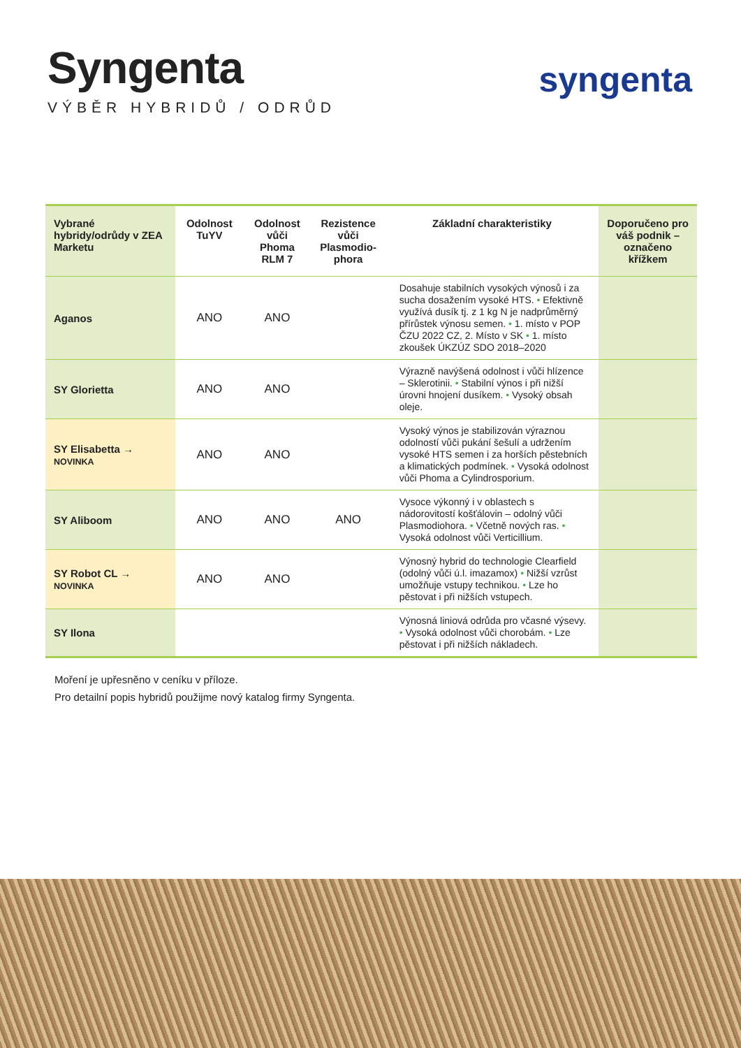Syngenta
VÝBĚR HYBRIDŮ / ODRŮD
syngenta
| Vybrané hybridy/odrůdy v ZEA Marketu | Odolnost TuYV | Odolnost vůči Phoma RLM 7 | Rezistence vůči Plasmodio-phora | Základní charakteristiky | Doporučeno pro váš podnik – označeno křížkem |
| --- | --- | --- | --- | --- | --- |
| Aganos | ANO | ANO | | Dosahuje stabilních vysokých výnosů i za sucha dosažením vysoké HTS. • Efektivně využívá dusík tj. z 1 kg N je nadprůměrný přírůstek výnosu semen. • 1. místo v POP ČZU 2022 CZ, 2. Místo v SK • 1. místo zkoušek ÚKZÚZ SDO 2018–2020 | |
| SY Glorietta | ANO | ANO | | Výrazně navýšená odolnost i vůči hlízence – Sklerotinii. • Stabilní výnos i při nižší úrovni hnojení dusíkem. • Vysoký obsah oleje. | |
| SY Elisabetta → NOVINKA | ANO | ANO | | Vysoký výnos je stabilizován výraznou odolností vůči pukání šešulí a udržením vysoké HTS semen i za horších pěstebních a klimatických podmínek. • Vysoká odolnost vůči Phoma a Cylindrosporium. | |
| SY Aliboom | ANO | ANO | ANO | Vysoce výkonný i v oblastech s nádorovitostí košťálovin – odolný vůči Plasmodiohora. • Včetně nových ras. • Vysoká odolnost vůči Verticillium. | |
| SY Robot CL → NOVINKA | ANO | ANO | | Výnosný hybrid do technologie Clearfield (odolný vůči ú.l. imazamox) • Nižší vzrůst umožňuje vstupy technikou. • Lze ho pěstovat i při nižších vstupech. | |
| SY Ilona | | | | Výnosná liniová odrůda pro včasné výsevy. • Vysoká odolnost vůči chorobám. • Lze pěstovat i při nižších nákladech. | |
Moření je upřesněno v ceníku v příloze.
Pro detailní popis hybridů použijme nový katalog firmy Syngenta.